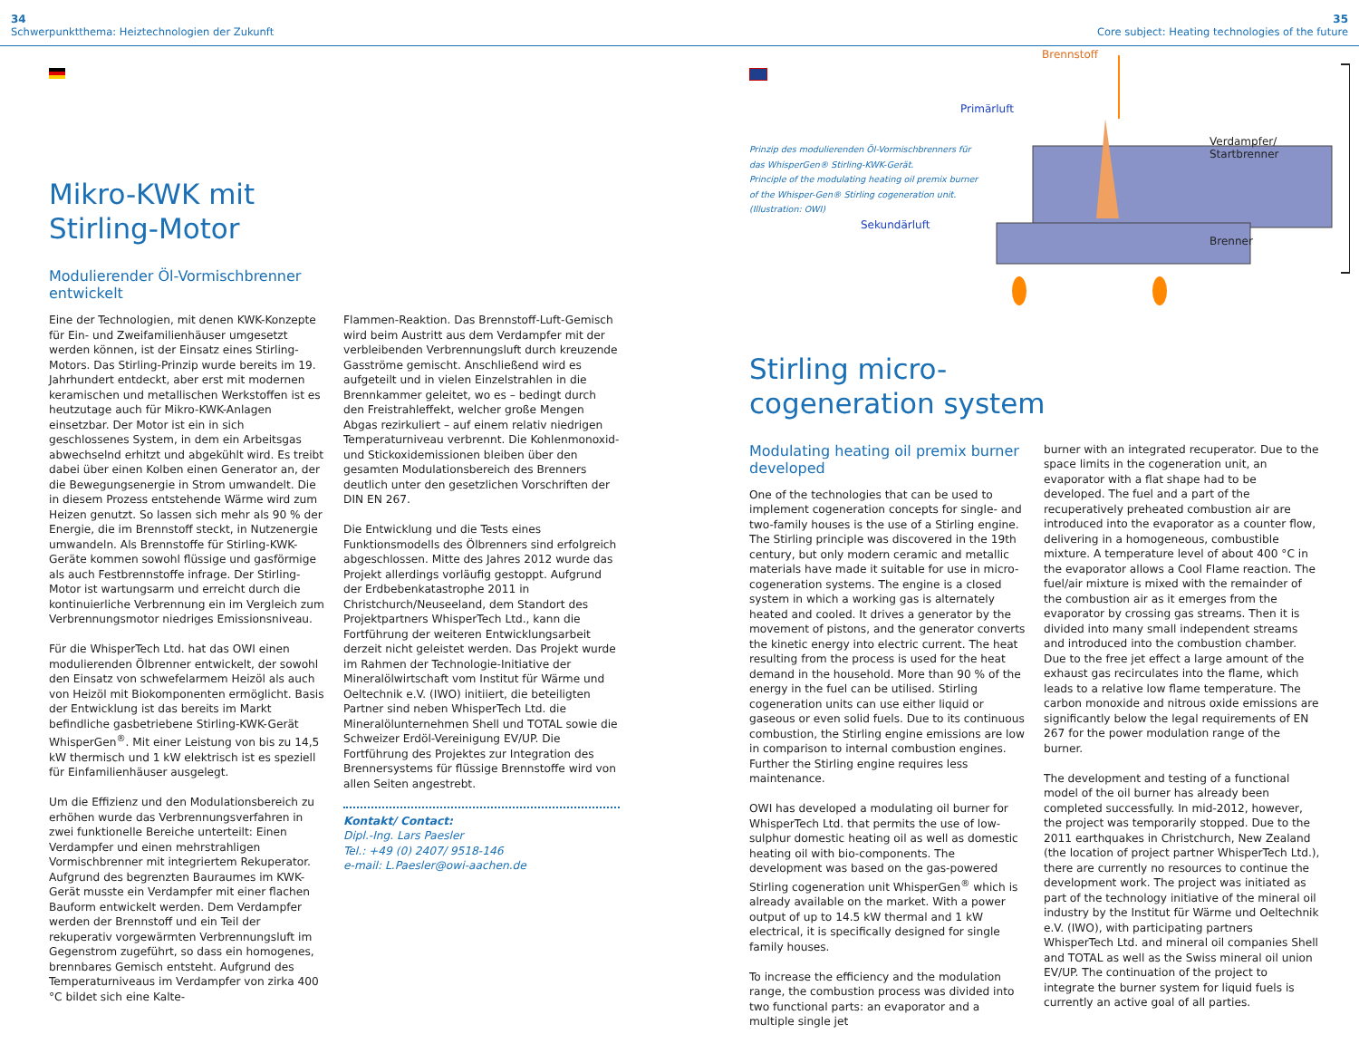34
Schwerpunktthema: Heiztechnologien der Zukunft
35
Core subject: Heating technologies of the future
Mikro-KWK mit
Stirling-Motor
Modulierender Öl-Vormischbrenner
entwickelt
Eine der Technologien, mit denen KWK-Konzepte für Ein- und Zweifamilienhäuser umgesetzt werden können, ist der Einsatz eines Stirling-Motors. Das Stirling-Prinzip wurde bereits im 19. Jahrhundert entdeckt, aber erst mit modernen keramischen und metallischen Werkstoffen ist es heutzutage auch für Mikro-KWK-Anlagen einsetzbar. Der Motor ist ein in sich geschlossenes System, in dem ein Arbeitsgas abwechselnd erhitzt und abgekühlt wird. Es treibt dabei über einen Kolben einen Generator an, der die Bewegungsenergie in Strom umwandelt. Die in diesem Prozess entstehende Wärme wird zum Heizen genutzt. So lassen sich mehr als 90 % der Energie, die im Brennstoff steckt, in Nutzenergie umwandeln. Als Brennstoffe für Stirling-KWK-Geräte kommen sowohl flüssige und gasförmige als auch Festbrennstoffe infrage. Der Stirling-Motor ist wartungsarm und erreicht durch die kontinuierliche Verbrennung ein im Vergleich zum Verbrennungsmotor niedriges Emissionsniveau.
Für die WhisperTech Ltd. hat das OWI einen modulierenden Ölbrenner entwickelt, der sowohl den Einsatz von schwefelarmem Heizöl als auch von Heizöl mit Biokomponenten ermöglicht. Basis der Entwicklung ist das bereits im Markt befindliche gasbetriebene Stirling-KWK-Gerät WhisperGen<sup>®</sup>. Mit einer Leistung von bis zu 14,5 kW thermisch und 1 kW elektrisch ist es speziell für Einfamilienhäuser ausgelegt.
Um die Effizienz und den Modulationsbereich zu erhöhen wurde das Verbrennungsverfahren in zwei funktionelle Bereiche unterteilt: Einen Verdampfer und einen mehrstrahligen Vormischbrenner mit integriertem Rekuperator. Aufgrund des begrenzten Bauraumes im KWK-Gerät musste ein Verdampfer mit einer flachen Bauform entwickelt werden. Dem Verdampfer werden der Brennstoff und ein Teil der rekuperativ vorgewärmten Verbrennungsluft im Gegenstrom zugeführt, so dass ein homogenes, brennbares Gemisch entsteht. Aufgrund des Temperaturniveaus im Verdampfer von zirka 400 °C bildet sich eine Kalte-
Flammen-Reaktion. Das Brennstoff-Luft-Gemisch wird beim Austritt aus dem Verdampfer mit der verbleibenden Verbrennungsluft durch kreuzende Gasströme gemischt. Anschließend wird es aufgeteilt und in vielen Einzelstrahlen in die Brennkammer geleitet, wo es – bedingt durch den Freistrahleffekt, welcher große Mengen Abgas rezirkuliert – auf einem relativ niedrigen Temperaturniveau verbrennt. Die Kohlenmonoxid- und Stickoxidemissionen bleiben über den gesamten Modulationsbereich des Brenners deutlich unter den gesetzlichen Vorschriften der DIN EN 267.
Die Entwicklung und die Tests eines Funktionsmodells des Ölbrenners sind erfolgreich abgeschlossen. Mitte des Jahres 2012 wurde das Projekt allerdings vorläufig gestoppt. Aufgrund der Erdbebenkatastrophe 2011 in Christchurch/Neuseeland, dem Standort des Projektpartners WhisperTech Ltd., kann die Fortführung der weiteren Entwicklungsarbeit derzeit nicht geleistet werden. Das Projekt wurde im Rahmen der Technologie-Initiative der Mineralölwirtschaft vom Institut für Wärme und Oeltechnik e.V. (IWO) initiiert, die beteiligten Partner sind neben WhisperTech Ltd. die Mineralölunternehmen Shell und TOTAL sowie die Schweizer Erdöl-Vereinigung EV/UP. Die Fortführung des Projektes zur Integration des Brennersystems für flüssige Brennstoffe wird von allen Seiten angestrebt.
Kontakt/ Contact:
Dipl.-Ing. Lars Paesler
Tel.: +49 (0) 2407/ 9518-146
e-mail: L.Paesler@owi-aachen.de
Brennstoff
Primärluft
Sekundärluft
Verdampfer/
Startbrenner
Brenner
Prinzip des modulierenden Öl-Vormischbrenners für
das WhisperGen® Stirling-KWK-Gerät.
Principle of the modulating heating oil premix burner
of the Whisper-Gen® Stirling cogeneration unit.
(Illustration: OWI)
Stirling micro-
cogeneration system
Modulating heating oil premix burner
developed
One of the technologies that can be used to implement cogeneration concepts for single- and two-family houses is the use of a Stirling engine. The Stirling principle was discovered in the 19th century, but only modern ceramic and metallic materials have made it suitable for use in micro-cogeneration systems. The engine is a closed system in which a working gas is alternately heated and cooled. It drives a generator by the movement of pistons, and the generator converts the kinetic energy into electric current. The heat resulting from the process is used for the heat demand in the household. More than 90 % of the energy in the fuel can be utilised. Stirling cogeneration units can use either liquid or gaseous or even solid fuels. Due to its continuous combustion, the Stirling engine emissions are low in comparison to internal combustion engines. Further the Stirling engine requires less maintenance.
OWI has developed a modulating oil burner for WhisperTech Ltd. that permits the use of low-sulphur domestic heating oil as well as domestic heating oil with bio-components. The development was based on the gas-powered Stirling cogeneration unit WhisperGen<sup>®</sup> which is already available on the market. With a power output of up to 14.5 kW thermal and 1 kW electrical, it is specifically designed for single family houses.
To increase the efficiency and the modulation range, the combustion process was divided into two functional parts: an evaporator and a multiple single jet
burner with an integrated recuperator. Due to the space limits in the cogeneration unit, an evaporator with a flat shape had to be developed. The fuel and a part of the recuperatively preheated combustion air are introduced into the evaporator as a counter flow, delivering in a homogeneous, combustible mixture. A temperature level of about 400 °C in the evaporator allows a Cool Flame reaction. The fuel/air mixture is mixed with the remainder of the combustion air as it emerges from the evaporator by crossing gas streams. Then it is divided into many small independent streams and introduced into the combustion chamber. Due to the free jet effect a large amount of the exhaust gas recirculates into the flame, which leads to a relative low flame temperature. The carbon monoxide and nitrous oxide emissions are significantly below the legal requirements of EN 267 for the power modulation range of the burner.
The development and testing of a functional model of the oil burner has already been completed successfully. In mid-2012, however, the project was temporarily stopped. Due to the 2011 earthquakes in Christchurch, New Zealand (the location of project partner WhisperTech Ltd.), there are currently no resources to continue the development work. The project was initiated as part of the technology initiative of the mineral oil industry by the Institut für Wärme und Oeltechnik e.V. (IWO), with participating partners WhisperTech Ltd. and mineral oil companies Shell and TOTAL as well as the Swiss mineral oil union EV/UP. The continuation of the project to integrate the burner system for liquid fuels is currently an active goal of all parties.